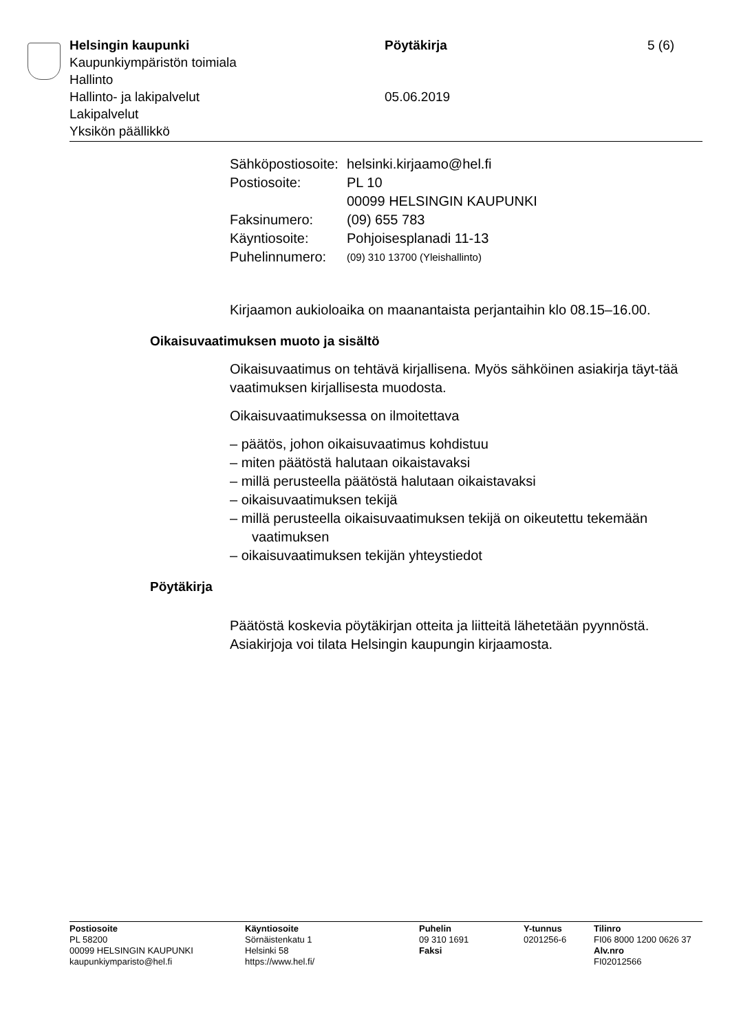Helsingin kaupunki Pöytäkirja 5 (6)
Kaupunkiympäristön toimiala
Hallinto
Hallinto- ja lakipalvelut 05.06.2019
Lakipalvelut
Yksikön päällikkö
| Sähköpostiosoite: | helsinki.kirjaamo@hel.fi |
| Postiosoite: | PL 10 00099 HELSINGIN KAUPUNKI |
| Faksinumero: | (09) 655 783 |
| Käyntiosoite: | Pohjoisesplanadi 11-13 |
| Puhelinnumero: | (09) 310 13700 (Yleishallinto) |
Kirjaamon aukioloaika on maanantaista perjantaihin klo 08.15–16.00.
Oikaisuvaatimuksen muoto ja sisältö
Oikaisuvaatimus on tehtävä kirjallisena. Myös sähköinen asiakirja täyt-tää vaatimuksen kirjallisesta muodosta.
Oikaisuvaatimuksessa on ilmoitettava
– päätös, johon oikaisuvaatimus kohdistuu
– miten päätöstä halutaan oikaistavaksi
– millä perusteella päätöstä halutaan oikaistavaksi
– oikaisuvaatimuksen tekijä
– millä perusteella oikaisuvaatimuksen tekijä on oikeutettu tekemään vaatimuksen
– oikaisuvaatimuksen tekijän yhteystiedot
Pöytäkirja
Päätöstä koskevia pöytäkirjan otteita ja liitteitä lähetetään pyynnöstä. Asiakirjoja voi tilata Helsingin kaupungin kirjaamosta.
Postiosoite
PL 58200
00099 HELSINGIN KAUPUNKI
kaupunkiymparisto@hel.fi
Käyntiosoite
Sörnäistenkatu 1
Helsinki 58
https://www.hel.fi/
Puhelin
09 310 1691
Faksi
Y-tunnus
0201256-6
Tilinro
FI06 8000 1200 0626 37
Alv.nro
FI02012566